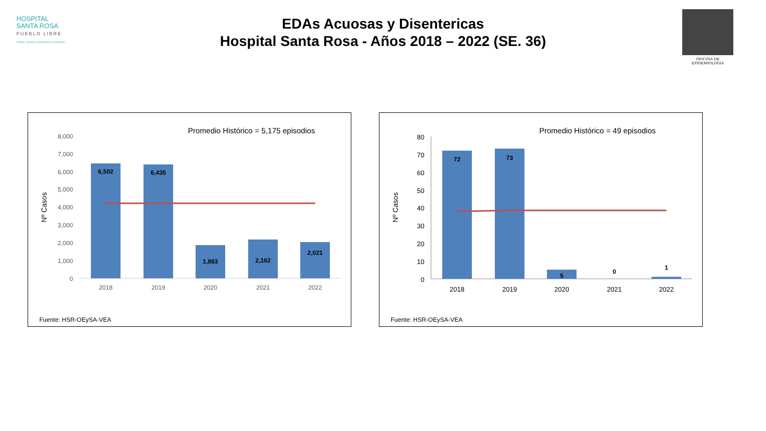HOSPITAL
SANTA ROSA
PUEBLO LIBRE
Calidez, ciencia y experiencia a su servicio
EDAs Acuosas y Disentericas
Hospital Santa Rosa - Años 2018 – 2022 (SE. 36)
OFICINA DE EPIDEMIOLOGIA
Promedio Histórico = 5,175 episodios
8,000
7,000
6,000
5,000
4,000
3,000
2,000
1,000
0
Nº Casos
6,502
6,435
1,863
2,162
2,021
2018
2019
2020
2021
2022
Fuente: HSR-OEySA-VEA
Promedio Histórico = 49 episodios
80
70
60
50
40
30
20
10
0
Nº Casos
72
73
5
0
1
2018
2019
2020
2021
2022
Fuente: HSR-OEySA-VEA